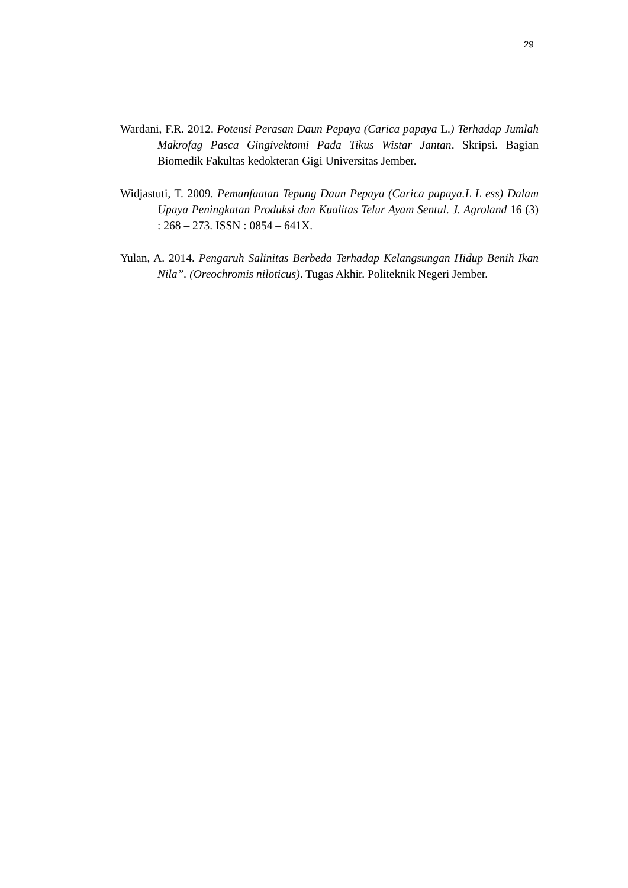29
Wardani, F.R. 2012. Potensi Perasan Daun Pepaya (Carica papaya L.) Terhadap Jumlah Makrofag Pasca Gingivektomi Pada Tikus Wistar Jantan. Skripsi. Bagian Biomedik Fakultas kedokteran Gigi Universitas Jember.
Widjastuti, T. 2009. Pemanfaatan Tepung Daun Pepaya (Carica papaya.L L ess) Dalam Upaya Peningkatan Produksi dan Kualitas Telur Ayam Sentul. J. Agroland 16 (3) : 268 – 273. ISSN : 0854 – 641X.
Yulan, A. 2014. Pengaruh Salinitas Berbeda Terhadap Kelangsungan Hidup Benih Ikan Nila”. (Oreochromis niloticus). Tugas Akhir. Politeknik Negeri Jember.